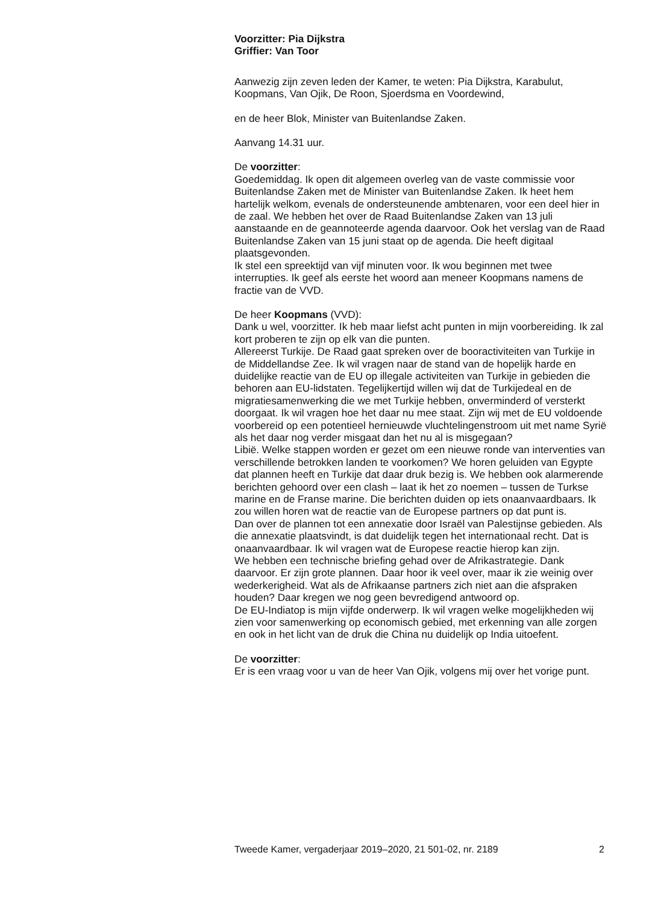Voorzitter: Pia Dijkstra
Griffier: Van Toor
Aanwezig zijn zeven leden der Kamer, te weten: Pia Dijkstra, Karabulut, Koopmans, Van Ojik, De Roon, Sjoerdsma en Voordewind,
en de heer Blok, Minister van Buitenlandse Zaken.
Aanvang 14.31 uur.
De voorzitter:
Goedemiddag. Ik open dit algemeen overleg van de vaste commissie voor Buitenlandse Zaken met de Minister van Buitenlandse Zaken. Ik heet hem hartelijk welkom, evenals de ondersteunende ambtenaren, voor een deel hier in de zaal. We hebben het over de Raad Buitenlandse Zaken van 13 juli aanstaande en de geannoteerde agenda daarvoor. Ook het verslag van de Raad Buitenlandse Zaken van 15 juni staat op de agenda. Die heeft digitaal plaatsgevonden.
Ik stel een spreektijd van vijf minuten voor. Ik wou beginnen met twee interrupties. Ik geef als eerste het woord aan meneer Koopmans namens de fractie van de VVD.
De heer Koopmans (VVD):
Dank u wel, voorzitter. Ik heb maar liefst acht punten in mijn voorbereiding. Ik zal kort proberen te zijn op elk van die punten.
Allereerst Turkije. De Raad gaat spreken over de booractiviteiten van Turkije in de Middellandse Zee. Ik wil vragen naar de stand van de hopelijk harde en duidelijke reactie van de EU op illegale activiteiten van Turkije in gebieden die behoren aan EU-lidstaten. Tegelijkertijd willen wij dat de Turkijedeal en de migratiesamenwerking die we met Turkije hebben, onverminderd of versterkt doorgaat. Ik wil vragen hoe het daar nu mee staat. Zijn wij met de EU voldoende voorbereid op een potentieel hernieuwde vluchtelingenstroom uit met name Syrië als het daar nog verder misgaat dan het nu al is misgegaan?
Libië. Welke stappen worden er gezet om een nieuwe ronde van interventies van verschillende betrokken landen te voorkomen? We horen geluiden van Egypte dat plannen heeft en Turkije dat daar druk bezig is. We hebben ook alarmerende berichten gehoord over een clash – laat ik het zo noemen – tussen de Turkse marine en de Franse marine. Die berichten duiden op iets onaanvaardbaars. Ik zou willen horen wat de reactie van de Europese partners op dat punt is.
Dan over de plannen tot een annexatie door Israël van Palestijnse gebieden. Als die annexatie plaatsvindt, is dat duidelijk tegen het internationaal recht. Dat is onaanvaardbaar. Ik wil vragen wat de Europese reactie hierop kan zijn.
We hebben een technische briefing gehad over de Afrikastrategie. Dank daarvoor. Er zijn grote plannen. Daar hoor ik veel over, maar ik zie weinig over wederkerigheid. Wat als de Afrikaanse partners zich niet aan die afspraken houden? Daar kregen we nog geen bevredigend antwoord op.
De EU-Indiatop is mijn vijfde onderwerp. Ik wil vragen welke mogelijkheden wij zien voor samenwerking op economisch gebied, met erkenning van alle zorgen en ook in het licht van de druk die China nu duidelijk op India uitoefent.
De voorzitter:
Er is een vraag voor u van de heer Van Ojik, volgens mij over het vorige punt.
Tweede Kamer, vergaderjaar 2019–2020, 21 501-02, nr. 2189 2